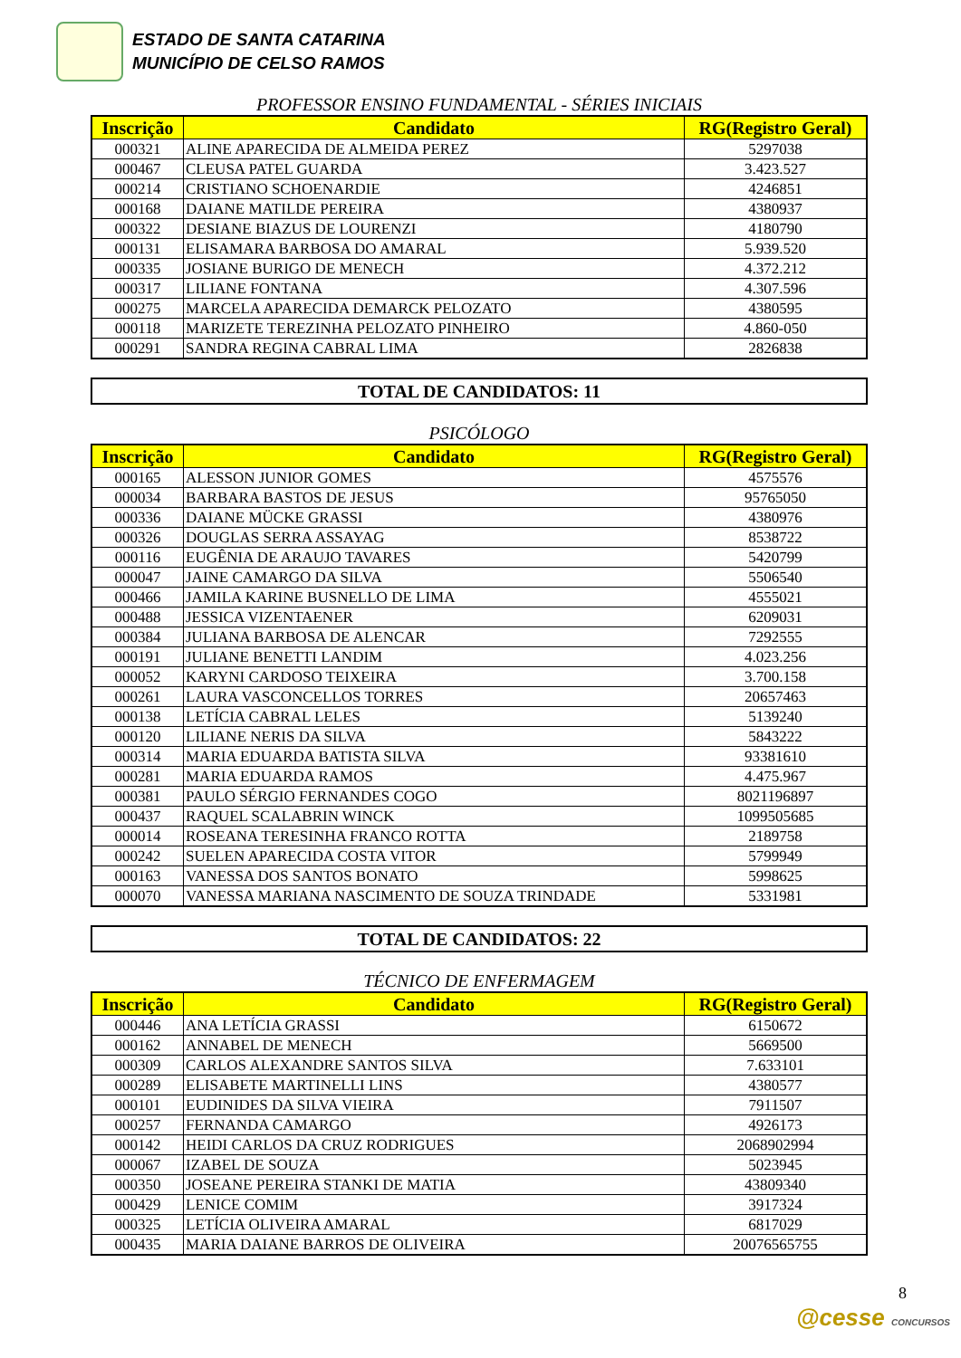ESTADO DE SANTA CATARINA
MUNICÍPIO DE CELSO RAMOS
PROFESSOR ENSINO FUNDAMENTAL - SÉRIES INICIAIS
| Inscrição | Candidato | RG(Registro Geral) |
| --- | --- | --- |
| 000321 | ALINE APARECIDA DE ALMEIDA PEREZ | 5297038 |
| 000467 | CLEUSA PATEL GUARDA | 3.423.527 |
| 000214 | CRISTIANO SCHOENARDIE | 4246851 |
| 000168 | DAIANE MATILDE PEREIRA | 4380937 |
| 000322 | DESIANE BIAZUS DE LOURENZI | 4180790 |
| 000131 | ELISAMARA BARBOSA DO AMARAL | 5.939.520 |
| 000335 | JOSIANE BURIGO DE MENECH | 4.372.212 |
| 000317 | LILIANE FONTANA | 4.307.596 |
| 000275 | MARCELA APARECIDA DEMARCK PELOZATO | 4380595 |
| 000118 | MARIZETE TEREZINHA PELOZATO PINHEIRO | 4.860-050 |
| 000291 | SANDRA REGINA CABRAL LIMA | 2826838 |
TOTAL DE CANDIDATOS: 11
PSICÓLOGO
| Inscrição | Candidato | RG(Registro Geral) |
| --- | --- | --- |
| 000165 | ALESSON JUNIOR GOMES | 4575576 |
| 000034 | BARBARA BASTOS DE JESUS | 95765050 |
| 000336 | DAIANE MÜCKE GRASSI | 4380976 |
| 000326 | DOUGLAS SERRA ASSAYAG | 8538722 |
| 000116 | EUGÊNIA DE ARAUJO TAVARES | 5420799 |
| 000047 | JAINE CAMARGO DA SILVA | 5506540 |
| 000466 | JAMILA KARINE BUSNELLO DE LIMA | 4555021 |
| 000488 | JESSICA VIZENTAENER | 6209031 |
| 000384 | JULIANA BARBOSA DE ALENCAR | 7292555 |
| 000191 | JULIANE BENETTI LANDIM | 4.023.256 |
| 000052 | KARYNI CARDOSO TEIXEIRA | 3.700.158 |
| 000261 | LAURA VASCONCELLOS TORRES | 20657463 |
| 000138 | LETÍCIA CABRAL LELES | 5139240 |
| 000120 | LILIANE NERIS DA SILVA | 5843222 |
| 000314 | MARIA EDUARDA BATISTA SILVA | 93381610 |
| 000281 | MARIA EDUARDA RAMOS | 4.475.967 |
| 000381 | PAULO SÉRGIO FERNANDES COGO | 8021196897 |
| 000437 | RAQUEL SCALABRIN WINCK | 1099505685 |
| 000014 | ROSEANA TERESINHA FRANCO ROTTA | 2189758 |
| 000242 | SUELEN APARECIDA COSTA VITOR | 5799949 |
| 000163 | VANESSA DOS SANTOS BONATO | 5998625 |
| 000070 | VANESSA MARIANA NASCIMENTO DE SOUZA TRINDADE | 5331981 |
TOTAL DE CANDIDATOS: 22
TÉCNICO DE ENFERMAGEM
| Inscrição | Candidato | RG(Registro Geral) |
| --- | --- | --- |
| 000446 | ANA LETÍCIA GRASSI | 6150672 |
| 000162 | ANNABEL DE MENECH | 5669500 |
| 000309 | CARLOS ALEXANDRE SANTOS SILVA | 7.633101 |
| 000289 | ELISABETE MARTINELLI LINS | 4380577 |
| 000101 | EUDINIDES DA SILVA VIEIRA | 7911507 |
| 000257 | FERNANDA CAMARGO | 4926173 |
| 000142 | HEIDI CARLOS DA CRUZ RODRIGUES | 2068902994 |
| 000067 | IZABEL DE SOUZA | 5023945 |
| 000350 | JOSEANE PEREIRA STANKI DE MATIA | 43809340 |
| 000429 | LENICE COMIM | 3917324 |
| 000325 | LETÍCIA OLIVEIRA AMARAL | 6817029 |
| 000435 | MARIA DAIANE BARROS DE OLIVEIRA | 20076565755 |
8
@cesse CONCURSOS